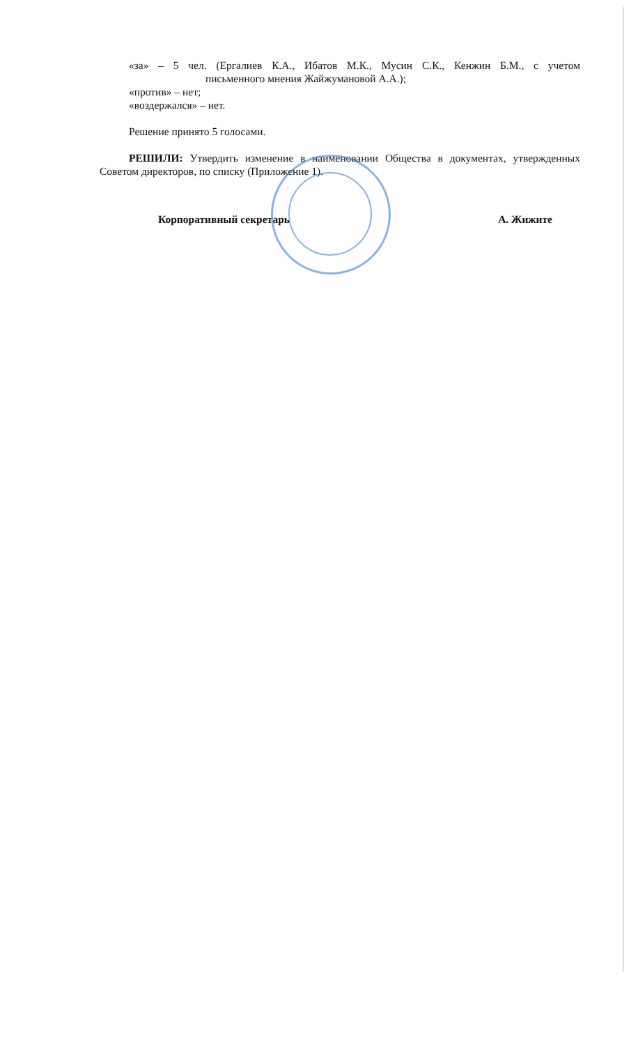«за» – 5 чел. (Ергалиев К.А., Ибатов М.К., Мусин С.К., Кенжин Б.М., с учетом письменного мнения Жайжумановой А.А.);
«против» – нет;
«воздержался» – нет.
Решение принято 5 голосами.
РЕШИЛИ: Утвердить изменение в наименовании Общества в документах, утвержденных Советом директоров, по списку (Приложение 1).
Корпоративный секретарь А. Жижите